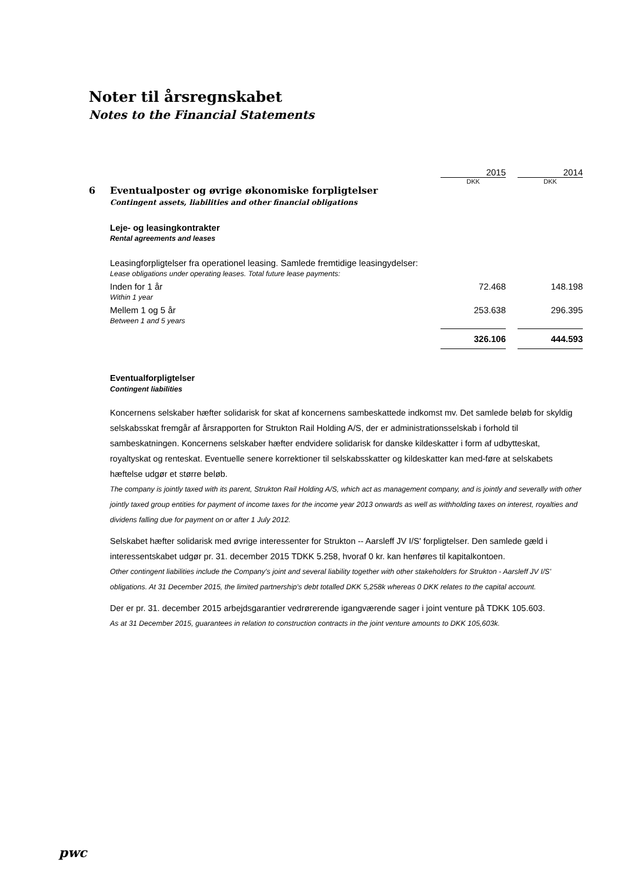Noter til årsregnskabet
Notes to the Financial Statements
| | | 2015 | | 2014 |
| | | DKK | | DKK |
| 6 | Eventualposter og øvrige økonomiske forpligtelser Contingent assets, liabilities and other financial obligations | | | |
| | Leje- og leasingkontrakter Rental agreements and leases | | | |
| | Leasingforpligtelser fra operationel leasing. Samlede fremtidige leasingydelser: Lease obligations under operating leases. Total future lease payments: | | | |
| | Inden for 1 år Within 1 year | 72.468 | | 148.198 |
| | Mellem 1 og 5 år Between 1 and 5 years | 253.638 | | 296.395 |
| | | 326.106 | | 444.593 |
Eventualforpligtelser
Contingent liabilities
Koncernens selskaber hæfter solidarisk for skat af koncernens sambeskattede indkomst mv. Det samlede beløb for skyldig selskabsskat fremgår af årsrapporten for Strukton Rail Holding A/S, der er administrationsselskab i forhold til sambeskatningen. Koncernens selskaber hæfter endvidere solidarisk for danske kildeskatter i form af udbytteskat, royaltyskat og renteskat. Eventuelle senere korrektioner til selskabsskatter og kildeskatter kan med-føre at selskabets hæftelse udgør et større beløb.
The company is jointly taxed with its parent, Strukton Rail Holding A/S, which act as management company, and is jointly and severally with other jointly taxed group entities for payment of income taxes for the income year 2013 onwards as well as withholding taxes on interest, royalties and dividens falling due for payment on or after 1 July 2012.
Selskabet hæfter solidarisk med øvrige interessenter for Strukton -- Aarsleff JV I/S' forpligtelser. Den samlede gæld i interessentskabet udgør pr. 31. december 2015 TDKK 5.258, hvoraf 0 kr. kan henføres til kapitalkontoen.
Other contingent liabilities include the Company's joint and several liability together with other stakeholders for Strukton - Aarsleff JV I/S' obligations. At 31 December 2015, the limited partnership's debt totalled DKK 5,258k whereas 0 DKK relates to the capital account.
Der er pr. 31. december 2015 arbejdsgarantier vedrørerende igangværende sager i joint venture på TDKK 105.603.
As at 31 December 2015, guarantees in relation to construction contracts in the joint venture amounts to DKK 105,603k.
pwc